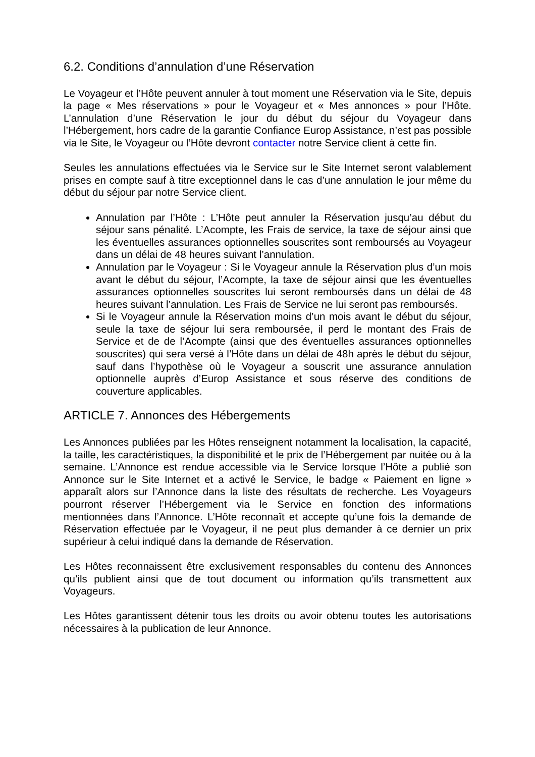6.2. Conditions d’annulation d’une Réservation
Le Voyageur et l’Hôte peuvent annuler à tout moment une Réservation via le Site, depuis la page « Mes réservations » pour le Voyageur et « Mes annonces » pour l’Hôte. L’annulation d’une Réservation le jour du début du séjour du Voyageur dans l’Hébergement, hors cadre de la garantie Confiance Europ Assistance, n’est pas possible via le Site, le Voyageur ou l’Hôte devront contacter notre Service client à cette fin.
Seules les annulations effectuées via le Service sur le Site Internet seront valablement prises en compte sauf à titre exceptionnel dans le cas d’une annulation le jour même du début du séjour par notre Service client.
Annulation par l’Hôte : L’Hôte peut annuler la Réservation jusqu’au début du séjour sans pénalité. L’Acompte, les Frais de service, la taxe de séjour ainsi que les éventuelles assurances optionnelles souscrites sont remboursés au Voyageur dans un délai de 48 heures suivant l’annulation.
Annulation par le Voyageur : Si le Voyageur annule la Réservation plus d’un mois avant le début du séjour, l’Acompte, la taxe de séjour ainsi que les éventuelles assurances optionnelles souscrites lui seront remboursés dans un délai de 48 heures suivant l’annulation. Les Frais de Service ne lui seront pas remboursés.
Si le Voyageur annule la Réservation moins d’un mois avant le début du séjour, seule la taxe de séjour lui sera remboursée, il perd le montant des Frais de Service et de de l’Acompte (ainsi que des éventuelles assurances optionnelles souscrites) qui sera versé à l’Hôte dans un délai de 48h après le début du séjour, sauf dans l’hypothèse où le Voyageur a souscrit une assurance annulation optionnelle auprès d’Europ Assistance et sous réserve des conditions de couverture applicables.
ARTICLE 7. Annonces des Hébergements
Les Annonces publiées par les Hôtes renseignent notamment la localisation, la capacité, la taille, les caractéristiques, la disponibilité et le prix de l’Hébergement par nuitée ou à la semaine. L’Annonce est rendue accessible via le Service lorsque l’Hôte a publié son Annonce sur le Site Internet et a activé le Service, le badge « Paiement en ligne » apparaît alors sur l’Annonce dans la liste des résultats de recherche. Les Voyageurs pourront réserver l’Hébergement via le Service en fonction des informations mentionnées dans l’Annonce. L’Hôte reconnaît et accepte qu’une fois la demande de Réservation effectuée par le Voyageur, il ne peut plus demander à ce dernier un prix supérieur à celui indiqué dans la demande de Réservation.
Les Hôtes reconnaissent être exclusivement responsables du contenu des Annonces qu’ils publient ainsi que de tout document ou information qu’ils transmettent aux Voyageurs.
Les Hôtes garantissent détenir tous les droits ou avoir obtenu toutes les autorisations nécessaires à la publication de leur Annonce.